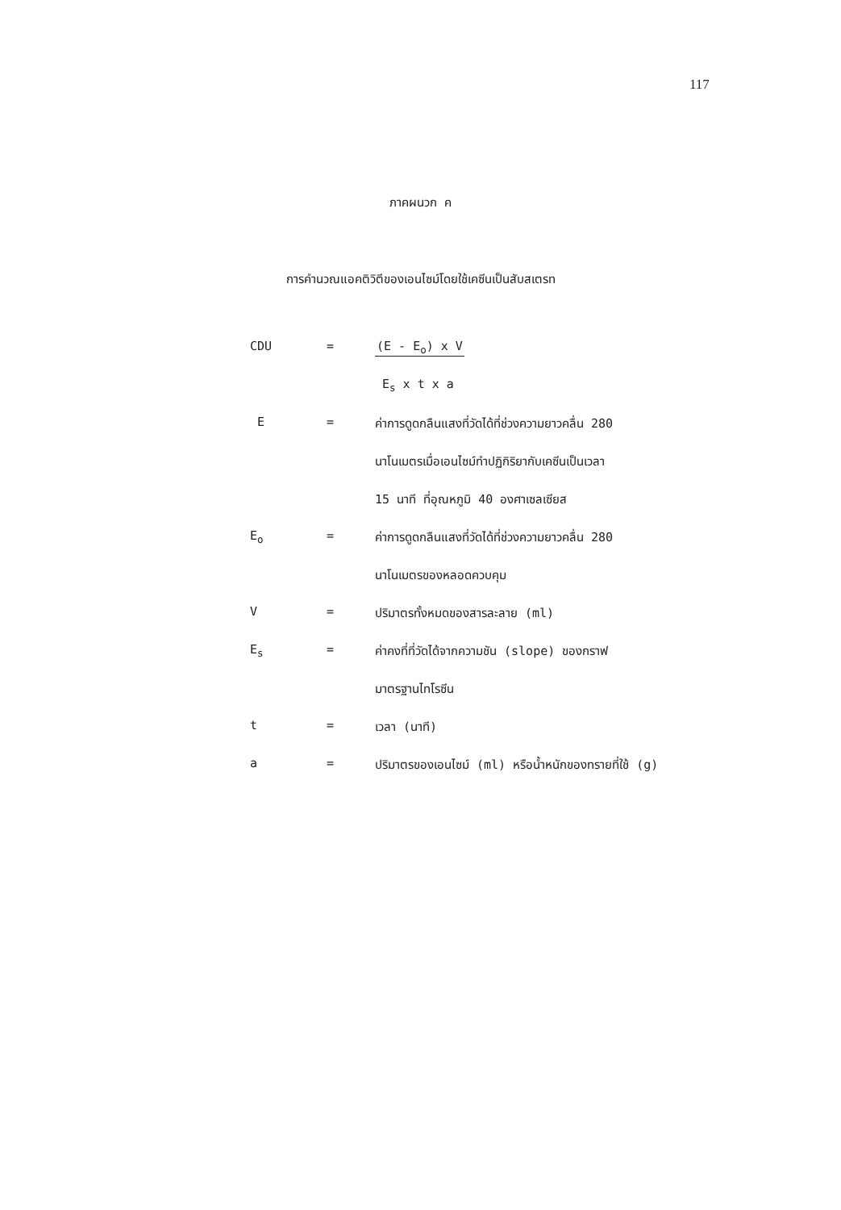117
ภาคผนวก ค
การคำนวณแอคติวิตีของเอนไซม์โดยใช้เคซีนเป็นสับสเตรท
CDU = (E - E<sub>o</sub>) x V
E<sub>s</sub> x t x a
E = ค่าการดูดกลืนแสงที่วัดได้ที่ช่วงความยาวคลื่น 280
นาโนเมตรเมื่อเอนไซม์ทำปฏิกิริยากับเคซีนเป็นเวลา
15 นาที ที่อุณหภูมิ 40 องศาเซลเซียส
E<sub>o</sub> = ค่าการดูดกลืนแสงที่วัดได้ที่ช่วงความยาวคลื่น 280
นาโนเมตรของหลอดควบคุม
V = ปริมาตรทั้งหมดของสารละลาย (ml)
E<sub>s</sub> = ค่าคงที่ที่วัดได้จากความชัน (slope) ของกราฟ
มาตรฐานไทโรซีน
t = เวลา (นาที)
a = ปริมาตรของเอนไซม์ (ml) หรือน้ำหนักของทรายที่ใช้ (g)